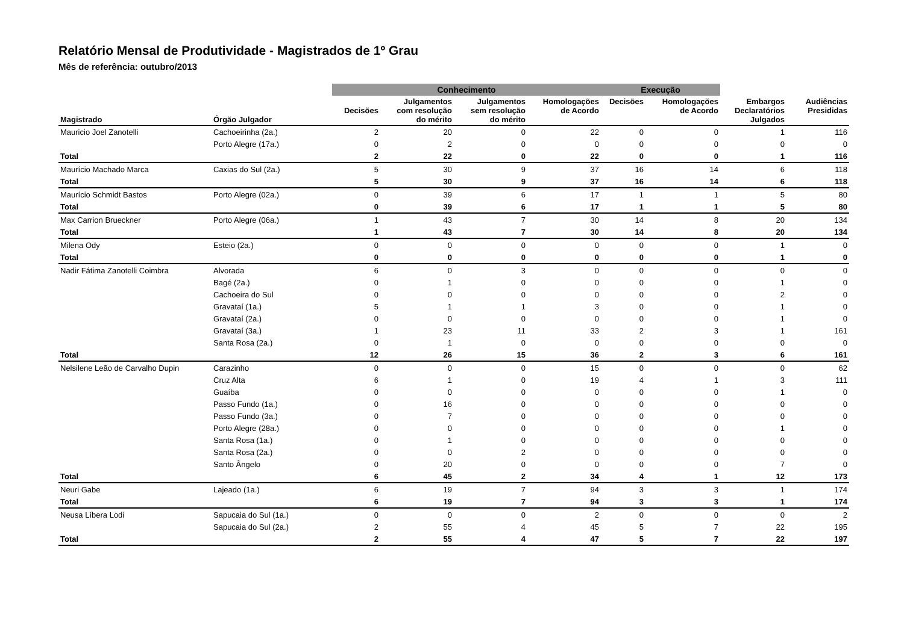Relatório Mensal de Produtividade - Magistrados de 1º Grau
Mês de referência: outubro/2013
| | | Conhecimento | | | | Execução | | | |
| --- | --- | --- | --- | --- | --- | --- | --- | --- | --- |
| Magistrado | Órgão Julgador | Decisões | Julgamentos com resolução do mérito | Julgamentos sem resolução do mérito | Homologações de Acordo | Decisões | Homologações de Acordo | Embargos Declaratórios Julgados | Audiências Presididas |
| Mauricio Joel Zanotelli | Cachoeirinha (2a.) | 2 | 20 | 0 | 22 | 0 | 0 | 1 | 116 |
| | Porto Alegre (17a.) | 0 | 2 | 0 | 0 | 0 | 0 | 0 | 0 |
| Total | | 2 | 22 | 0 | 22 | 0 | 0 | 1 | 116 |
| Maurício Machado Marca | Caxias do Sul (2a.) | 5 | 30 | 9 | 37 | 16 | 14 | 6 | 118 |
| Total | | 5 | 30 | 9 | 37 | 16 | 14 | 6 | 118 |
| Maurício Schmidt Bastos | Porto Alegre (02a.) | 0 | 39 | 6 | 17 | 1 | 1 | 5 | 80 |
| Total | | 0 | 39 | 6 | 17 | 1 | 1 | 5 | 80 |
| Max Carrion Brueckner | Porto Alegre (06a.) | 1 | 43 | 7 | 30 | 14 | 8 | 20 | 134 |
| Total | | 1 | 43 | 7 | 30 | 14 | 8 | 20 | 134 |
| Milena Ody | Esteio (2a.) | 0 | 0 | 0 | 0 | 0 | 0 | 1 | 0 |
| Total | | 0 | 0 | 0 | 0 | 0 | 0 | 1 | 0 |
| Nadir Fátima Zanotelli Coimbra | Alvorada | 6 | 0 | 3 | 0 | 0 | 0 | 0 | 0 |
| | Bagé (2a.) | 0 | 1 | 0 | 0 | 0 | 0 | 1 | 0 |
| | Cachoeira do Sul | 0 | 0 | 0 | 0 | 0 | 0 | 2 | 0 |
| | Gravataí (1a.) | 5 | 1 | 1 | 3 | 0 | 0 | 1 | 0 |
| | Gravataí (2a.) | 0 | 0 | 0 | 0 | 0 | 0 | 1 | 0 |
| | Gravataí (3a.) | 1 | 23 | 11 | 33 | 2 | 3 | 1 | 161 |
| | Santa Rosa (2a.) | 0 | 1 | 0 | 0 | 0 | 0 | 0 | 0 |
| Total | | 12 | 26 | 15 | 36 | 2 | 3 | 6 | 161 |
| Nelsilene Leão de Carvalho Dupin | Carazinho | 0 | 0 | 0 | 15 | 0 | 0 | 0 | 62 |
| | Cruz Alta | 6 | 1 | 0 | 19 | 4 | 1 | 3 | 111 |
| | Guaíba | 0 | 0 | 0 | 0 | 0 | 0 | 1 | 0 |
| | Passo Fundo (1a.) | 0 | 16 | 0 | 0 | 0 | 0 | 0 | 0 |
| | Passo Fundo (3a.) | 0 | 7 | 0 | 0 | 0 | 0 | 0 | 0 |
| | Porto Alegre (28a.) | 0 | 0 | 0 | 0 | 0 | 0 | 1 | 0 |
| | Santa Rosa (1a.) | 0 | 1 | 0 | 0 | 0 | 0 | 0 | 0 |
| | Santa Rosa (2a.) | 0 | 0 | 2 | 0 | 0 | 0 | 0 | 0 |
| | Santo Ângelo | 0 | 20 | 0 | 0 | 0 | 0 | 7 | 0 |
| Total | | 6 | 45 | 2 | 34 | 4 | 1 | 12 | 173 |
| Neuri Gabe | Lajeado (1a.) | 6 | 19 | 7 | 94 | 3 | 3 | 1 | 174 |
| Total | | 6 | 19 | 7 | 94 | 3 | 3 | 1 | 174 |
| Neusa Líbera Lodi | Sapucaia do Sul (1a.) | 0 | 0 | 0 | 2 | 0 | 0 | 0 | 2 |
| | Sapucaia do Sul (2a.) | 2 | 55 | 4 | 45 | 5 | 7 | 22 | 195 |
| Total | | 2 | 55 | 4 | 47 | 5 | 7 | 22 | 197 |